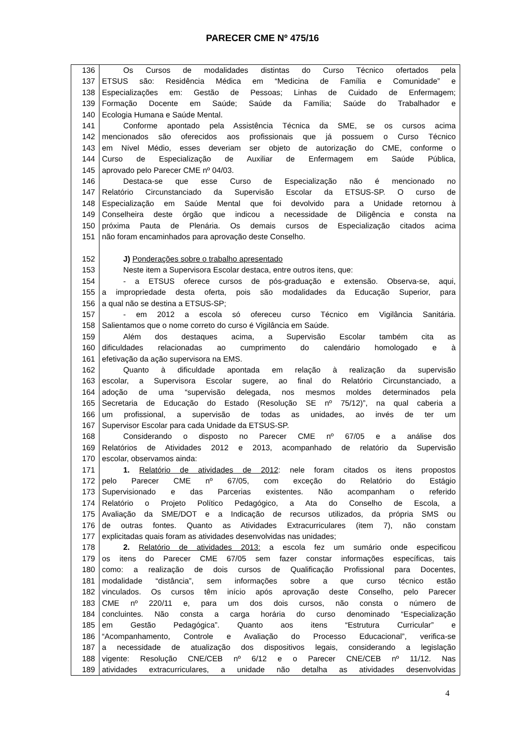PARECER CME Nº 475/16
136 Os Cursos de modalidades distintas do Curso Técnico ofertados pela
137 ETSUS são: Residência Médica em “Medicina de Família e Comunidade” e
138 Especializações em: Gestão de Pessoas; Linhas de Cuidado de Enfermagem;
139 Formação Docente em Saúde; Saúde da Família; Saúde do Trabalhador e
140 Ecologia Humana e Saúde Mental.
141 Conforme apontado pela Assistência Técnica da SME, se os cursos acima
142 mencionados são oferecidos aos profissionais que já possuem o Curso Técnico
143 em Nível Médio, esses deveriam ser objeto de autorização do CME, conforme o
144 Curso de Especialização de Auxiliar de Enfermagem em Saúde Pública,
145 aprovado pelo Parecer CME nº 04/03.
146 Destaca-se que esse Curso de Especialização não é mencionado no
147 Relatório Circunstanciado da Supervisão Escolar da ETSUS-SP. O curso de
148 Especialização em Saúde Mental que foi devolvido para a Unidade retornou à
149 Conselheira deste órgão que indicou a necessidade de Diligência e consta na
150 próxima Pauta de Plenária. Os demais cursos de Especialização citados acima
151 não foram encaminhados para aprovação deste Conselho.
152 J) Ponderações sobre o trabalho apresentado
153 Neste item a Supervisora Escolar destaca, entre outros itens, que:
154 - a ETSUS oferece cursos de pós-graduação e extensão. Observa-se, aqui,
155 a impropriedade desta oferta, pois são modalidades da Educação Superior, para
156 a qual não se destina a ETSUS-SP;
157 - em 2012 a escola só ofereceu curso Técnico em Vigilância Sanitária.
158 Salientamos que o nome correto do curso é Vigilância em Saúde.
159 Além dos destaques acima, a Supervisão Escolar também cita as
160 dificuldades relacionadas ao cumprimento do calendário homologado e à
161 efetivação da ação supervisora na EMS.
162 Quanto à dificuldade apontada em relação à realização da supervisão
163 escolar, a Supervisora Escolar sugere, ao final do Relatório Circunstanciado, a
164 adoção de uma “supervisão delegada, nos mesmos moldes determinados pela
165 Secretaria de Educação do Estado (Resolução SE nº 75/12)”, na qual caberia a
166 um profissional, a supervisão de todas as unidades, ao invés de ter um
167 Supervisor Escolar para cada Unidade da ETSUS-SP.
168 Considerando o disposto no Parecer CME nº 67/05 e a análise dos
169 Relatórios de Atividades 2012 e 2013, acompanhado de relatório da Supervisão
170 escolar, observamos ainda:
171 1. Relatório de atividades de 2012: nele foram citados os itens propostos
172 pelo Parecer CME nº 67/05, com exceção do Relatório do Estágio
173 Supervisionado e das Parcerias existentes. Não acompanham o referido
174 Relatório o Projeto Político Pedagógico, a Ata do Conselho de Escola, a
175 Avaliação da SME/DOT e a Indicação de recursos utilizados, da própria SMS ou
176 de outras fontes. Quanto as Atividades Extracurriculares (item 7), não constam
177 explicitadas quais foram as atividades desenvolvidas nas unidades;
178 2. Relatório de atividades 2013: a escola fez um sumário onde especificou
179 os itens do Parecer CME 67/05 sem fazer constar informações específicas, tais
180 como: a realização de dois cursos de Qualificação Profissional para Docentes,
181 modalidade “distância”, sem informações sobre a que curso técnico estão
182 vinculados. Os cursos têm início após aprovação deste Conselho, pelo Parecer
183 CME nº 220/11 e, para um dos dois cursos, não consta o número de
184 concluintes. Não consta a carga horária do curso denominado “Especialização
185 em Gestão Pedagógica”. Quanto aos itens “Estrutura Curricular” e
186 “Acompanhamento, Controle e Avaliação do Processo Educacional”, verifica-se
187 a necessidade de atualização dos dispositivos legais, considerando a legislação
188 vigente: Resolução CNE/CEB nº 6/12 e o Parecer CNE/CEB nº 11/12. Nas
189 atividades extracurriculares, a unidade não detalha as atividades desenvolvidas
4